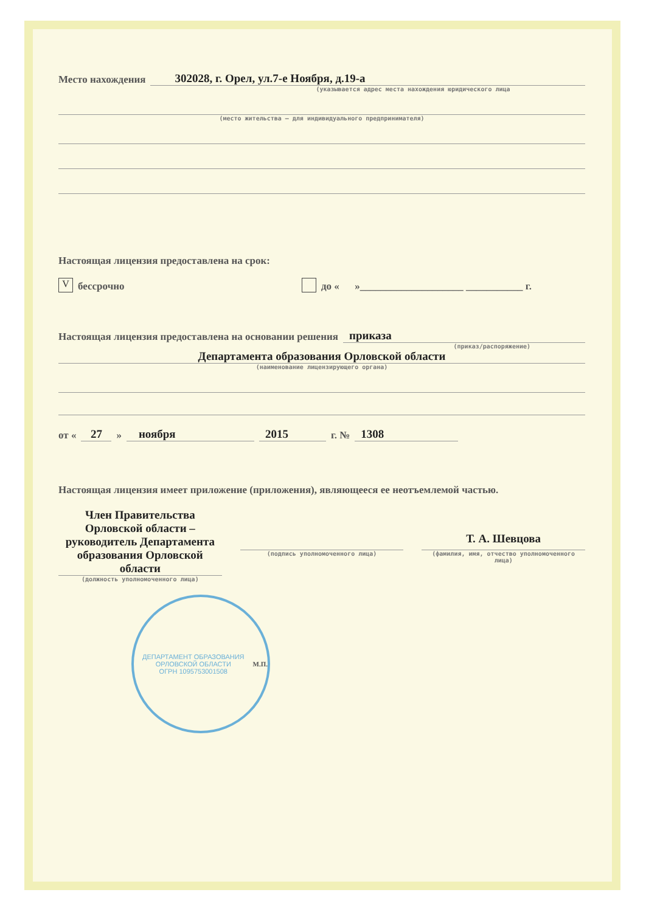Место нахождения 302028, г. Орел, ул.7-е Ноября, д.19-а
(указывается адрес места нахождения юридического лица
(место жительства – для индивидуального предпринимателя)
Настоящая лицензия предоставлена на срок:
Vбессрочно до « »____________________ ___________ г.
Настоящая лицензия предоставлена на основании решения приказа
(приказ/распоряжение)
Департамента образования Орловской области
(наименование лицензирующего органа)
от « 27 » ноября 2015 г. № 1308
Настоящая лицензия имеет приложение (приложения), являющееся ее неотъемлемой частью.
Член Правительства Орловской области – руководитель Департамента образования Орловской области
(должность уполномоченного лица)
(подпись уполномоченного лица)
Т. А. Шевцова
(фамилия, имя, отчество уполномоченного лица)
ДЕПАРТАМЕНТ ОБРАЗОВАНИЯ ОРЛОВСКОЙ ОБЛАСТИ
ОГРН 1095753001508
М.П.